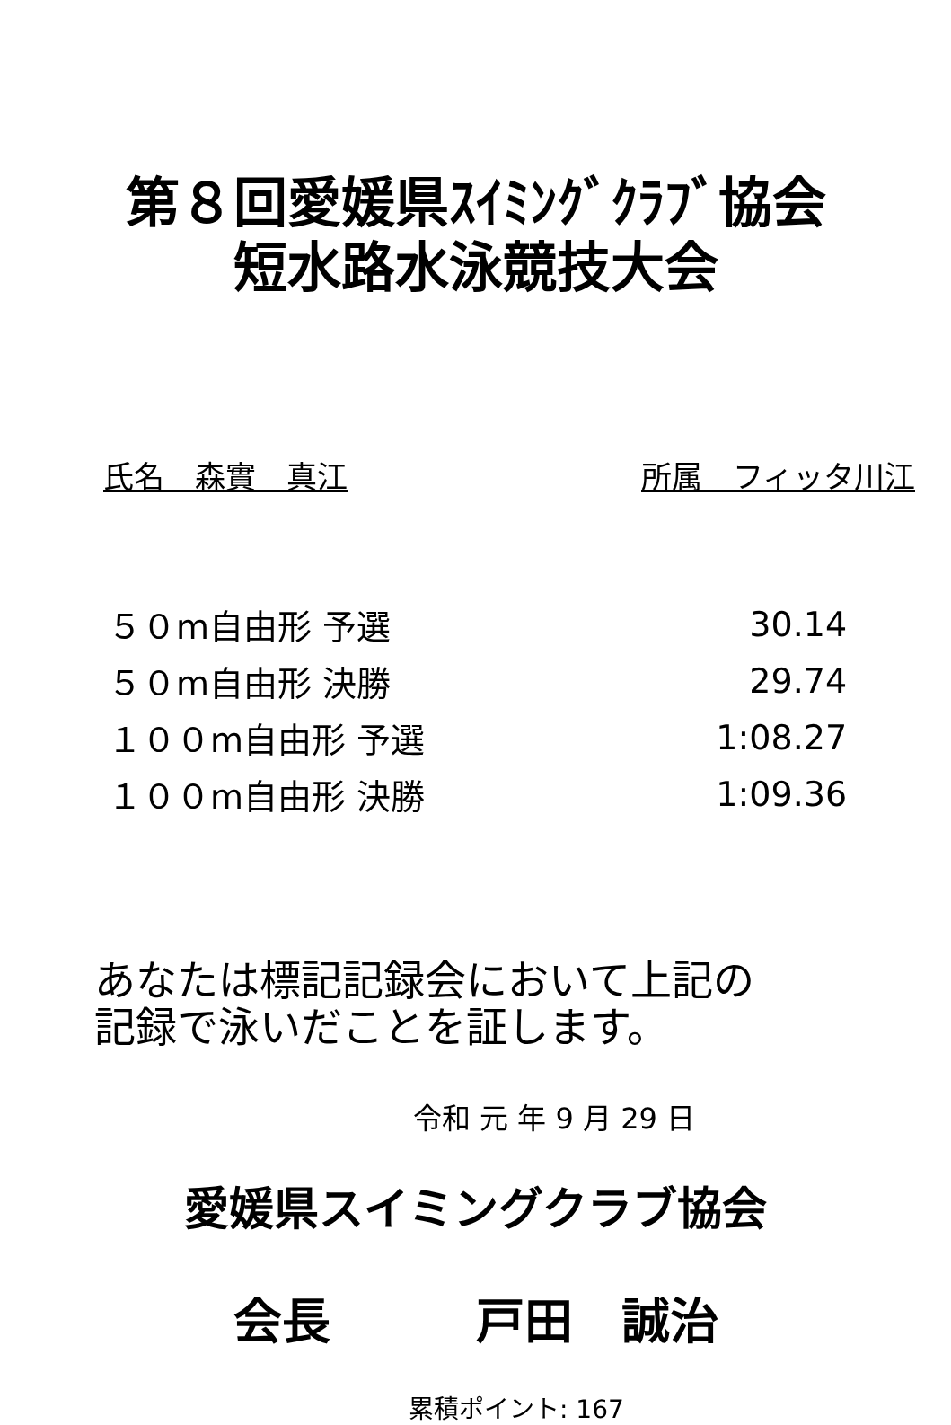第８回愛媛県ｽｲﾐﾝｸﾞｸﾗﾌﾞ協会
短水路水泳競技大会
氏名　森實　真江 所属　フィッタ川江
| ５０m自由形 予選 | 30.14 |
| ５０m自由形 決勝 | 29.74 |
| １００m自由形 予選 | 1:08.27 |
| １００m自由形 決勝 | 1:09.36 |
あなたは標記記録会において上記の
記録で泳いだことを証します。
令和 元 年 9 月 29 日
愛媛県スイミングクラブ協会
会長　　　戸田　誠治
累積ポイント: 167